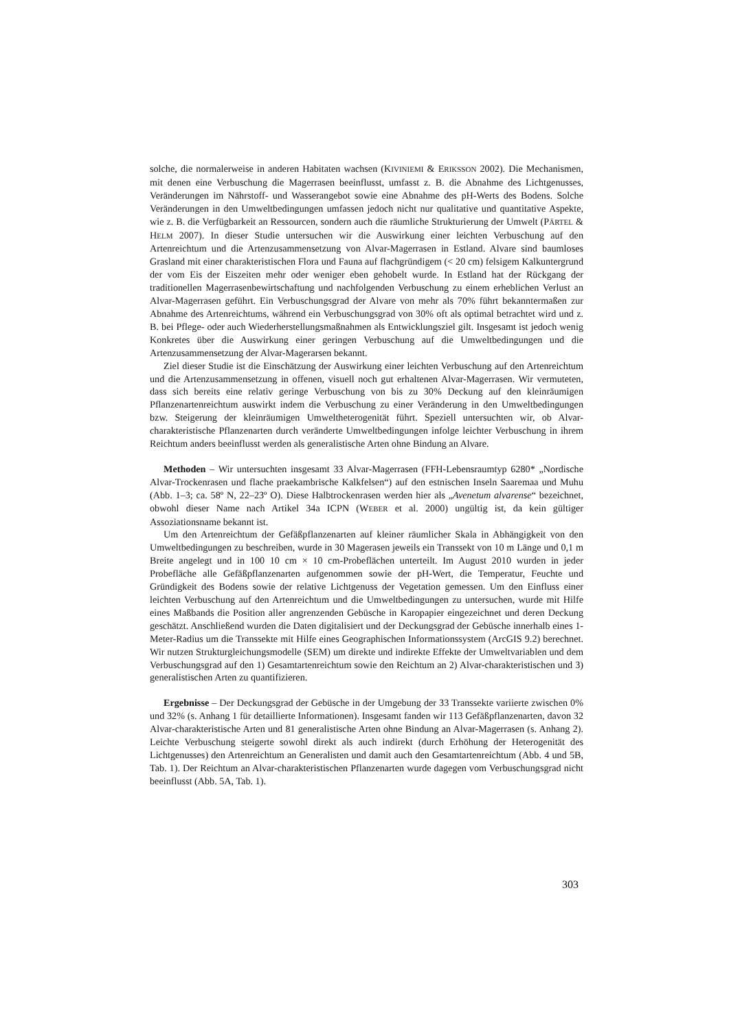solche, die normalerweise in anderen Habitaten wachsen (KIVINIEMI & ERIKSSON 2002). Die Mechanismen, mit denen eine Verbuschung die Magerrasen beeinflusst, umfasst z. B. die Abnahme des Lichtgenusses, Veränderungen im Nährstoff- und Wasserangebot sowie eine Abnahme des pH-Werts des Bodens. Solche Veränderungen in den Umweltbedingungen umfassen jedoch nicht nur qualitative und quantitative Aspekte, wie z. B. die Verfügbarkeit an Ressourcen, sondern auch die räumliche Strukturierung der Umwelt (PÄRTEL & HELM 2007). In dieser Studie untersuchen wir die Auswirkung einer leichten Verbuschung auf den Artenreichtum und die Artenzusammensetzung von Alvar-Magerrasen in Estland. Alvare sind baumloses Grasland mit einer charakteristischen Flora und Fauna auf flachgründigem (< 20 cm) felsigem Kalkuntergrund der vom Eis der Eiszeiten mehr oder weniger eben gehobelt wurde. In Estland hat der Rückgang der traditionellen Magerrasenbewirtschaftung und nachfolgenden Verbuschung zu einem erheblichen Verlust an Alvar-Magerrasen geführt. Ein Verbuschungsgrad der Alvare von mehr als 70% führt bekanntermaßen zur Abnahme des Artenreichtums, während ein Verbuschungsgrad von 30% oft als optimal betrachtet wird und z. B. bei Pflege- oder auch Wiederherstellungsmaßnahmen als Entwicklungsziel gilt. Insgesamt ist jedoch wenig Konkretes über die Auswirkung einer geringen Verbuschung auf die Umweltbedingungen und die Artenzusammensetzung der Alvar-Magerarsen bekannt.
Ziel dieser Studie ist die Einschätzung der Auswirkung einer leichten Verbuschung auf den Artenreichtum und die Artenzusammensetzung in offenen, visuell noch gut erhaltenen Alvar-Magerrasen. Wir vermuteten, dass sich bereits eine relativ geringe Verbuschung von bis zu 30% Deckung auf den kleinräumigen Pflanzenartenreichtum auswirkt indem die Verbuschung zu einer Veränderung in den Umweltbedingungen bzw. Steigerung der kleinräumigen Umweltheterogenität führt. Speziell untersuchten wir, ob Alvar-charakteristische Pflanzenarten durch veränderte Umweltbedingungen infolge leichter Verbuschung in ihrem Reichtum anders beeinflusst werden als generalistische Arten ohne Bindung an Alvare.
Methoden – Wir untersuchten insgesamt 33 Alvar-Magerrasen (FFH-Lebensraumtyp 6280* „Nordische Alvar-Trockenrasen und flache praekambrische Kalkfelsen“) auf den estnischen Inseln Saaremaa und Muhu (Abb. 1–3; ca. 58º N, 22–23º O). Diese Halbtrockenrasen werden hier als „Avenetum alvarense“ bezeichnet, obwohl dieser Name nach Artikel 34a ICPN (WEBER et al. 2000) ungültig ist, da kein gültiger Assoziationsname bekannt ist.
Um den Artenreichtum der Gefäßpflanzenarten auf kleiner räumlicher Skala in Abhängigkeit von den Umweltbedingungen zu beschreiben, wurde in 30 Magerasen jeweils ein Transsekt von 10 m Länge und 0,1 m Breite angelegt und in 100 10 cm × 10 cm-Probeflächen unterteilt. Im August 2010 wurden in jeder Probefläche alle Gefäßpflanzenarten aufgenommen sowie der pH-Wert, die Temperatur, Feuchte und Gründigkeit des Bodens sowie der relative Lichtgenuss der Vegetation gemessen. Um den Einfluss einer leichten Verbuschung auf den Artenreichtum und die Umweltbedingungen zu untersuchen, wurde mit Hilfe eines Maßbands die Position aller angrenzenden Gebüsche in Karopapier eingezeichnet und deren Deckung geschätzt. Anschließend wurden die Daten digitalisiert und der Deckungsgrad der Gebüsche innerhalb eines 1-Meter-Radius um die Transsekte mit Hilfe eines Geographischen Informationssystem (ArcGIS 9.2) berechnet. Wir nutzen Strukturgleichungsmodelle (SEM) um direkte und indirekte Effekte der Umweltvariablen und dem Verbuschungsgrad auf den 1) Gesamtartenreichtum sowie den Reichtum an 2) Alvar-charakteristischen und 3) generalistischen Arten zu quantifizieren.
Ergebnisse – Der Deckungsgrad der Gebüsche in der Umgebung der 33 Transsekte variierte zwischen 0% und 32% (s. Anhang 1 für detaillierte Informationen). Insgesamt fanden wir 113 Gefäßpflanzenarten, davon 32 Alvar-charakteristische Arten und 81 generalistische Arten ohne Bindung an Alvar-Magerrasen (s. Anhang 2). Leichte Verbuschung steigerte sowohl direkt als auch indirekt (durch Erhöhung der Heterogenität des Lichtgenusses) den Artenreichtum an Generalisten und damit auch den Gesamtartenreichtum (Abb. 4 und 5B, Tab. 1). Der Reichtum an Alvar-charakteristischen Pflanzenarten wurde dagegen vom Verbuschungsgrad nicht beeinflusst (Abb. 5A, Tab. 1).
303